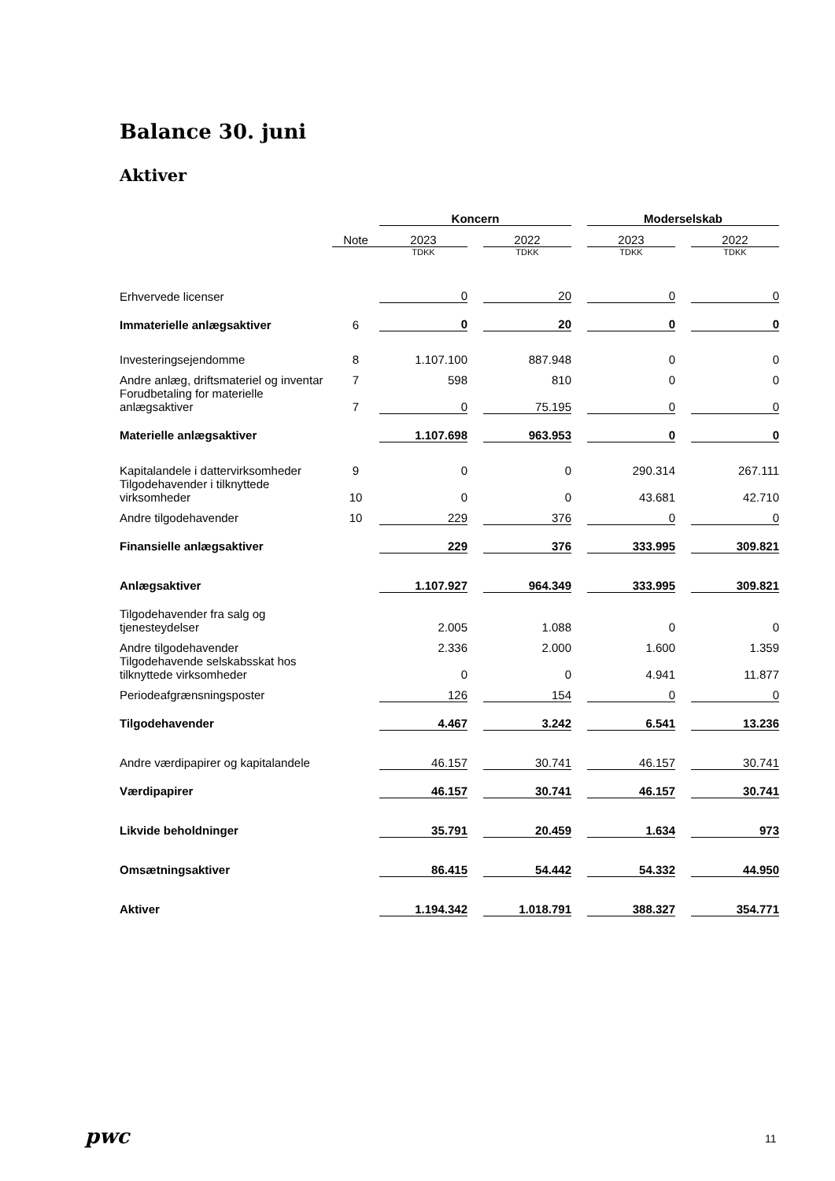Balance 30. juni
Aktiver
| | | Koncern | | | | Moderselskab | | |
| --- | --- | --- | --- | --- | --- | --- | --- | --- |
| | Note | 2023 | | 2022 | | 2023 | | 2022 |
| | | TDKK | | TDKK | | TDKK | | TDKK |
| Erhvervede licenser | | 0 | | 20 | | 0 | | 0 |
| Immaterielle anlægsaktiver | 6 | 0 | | 20 | | 0 | | 0 |
| Investeringsejendomme | 8 | 1.107.100 | | 887.948 | | 0 | | 0 |
| Andre anlæg, driftsmateriel og inventar | 7 | 598 | | 810 | | 0 | | 0 |
| Forudbetaling for materielle anlægsaktiver | 7 | 0 | | 75.195 | | 0 | | 0 |
| Materielle anlægsaktiver | | 1.107.698 | | 963.953 | | 0 | | 0 |
| Kapitalandele i dattervirksomheder | 9 | 0 | | 0 | | 290.314 | | 267.111 |
| Tilgodehavender i tilknyttede virksomheder | 10 | 0 | | 0 | | 43.681 | | 42.710 |
| Andre tilgodehavender | 10 | 229 | | 376 | | 0 | | 0 |
| Finansielle anlægsaktiver | | 229 | | 376 | | 333.995 | | 309.821 |
| Anlægsaktiver | | 1.107.927 | | 964.349 | | 333.995 | | 309.821 |
| Tilgodehavender fra salg og tjenesteydelser | | 2.005 | | 1.088 | | 0 | | 0 |
| Andre tilgodehavender | | 2.336 | | 2.000 | | 1.600 | | 1.359 |
| Tilgodehavende selskabsskat hos tilknyttede virksomheder | | 0 | | 0 | | 4.941 | | 11.877 |
| Periodeafgrænsningsposter | | 126 | | 154 | | 0 | | 0 |
| Tilgodehavender | | 4.467 | | 3.242 | | 6.541 | | 13.236 |
| Andre værdipapirer og kapitalandele | | 46.157 | | 30.741 | | 46.157 | | 30.741 |
| Værdipapirer | | 46.157 | | 30.741 | | 46.157 | | 30.741 |
| Likvide beholdninger | | 35.791 | | 20.459 | | 1.634 | | 973 |
| Omsætningsaktiver | | 86.415 | | 54.442 | | 54.332 | | 44.950 |
| Aktiver | | 1.194.342 | | 1.018.791 | | 388.327 | | 354.771 |
pwc 11